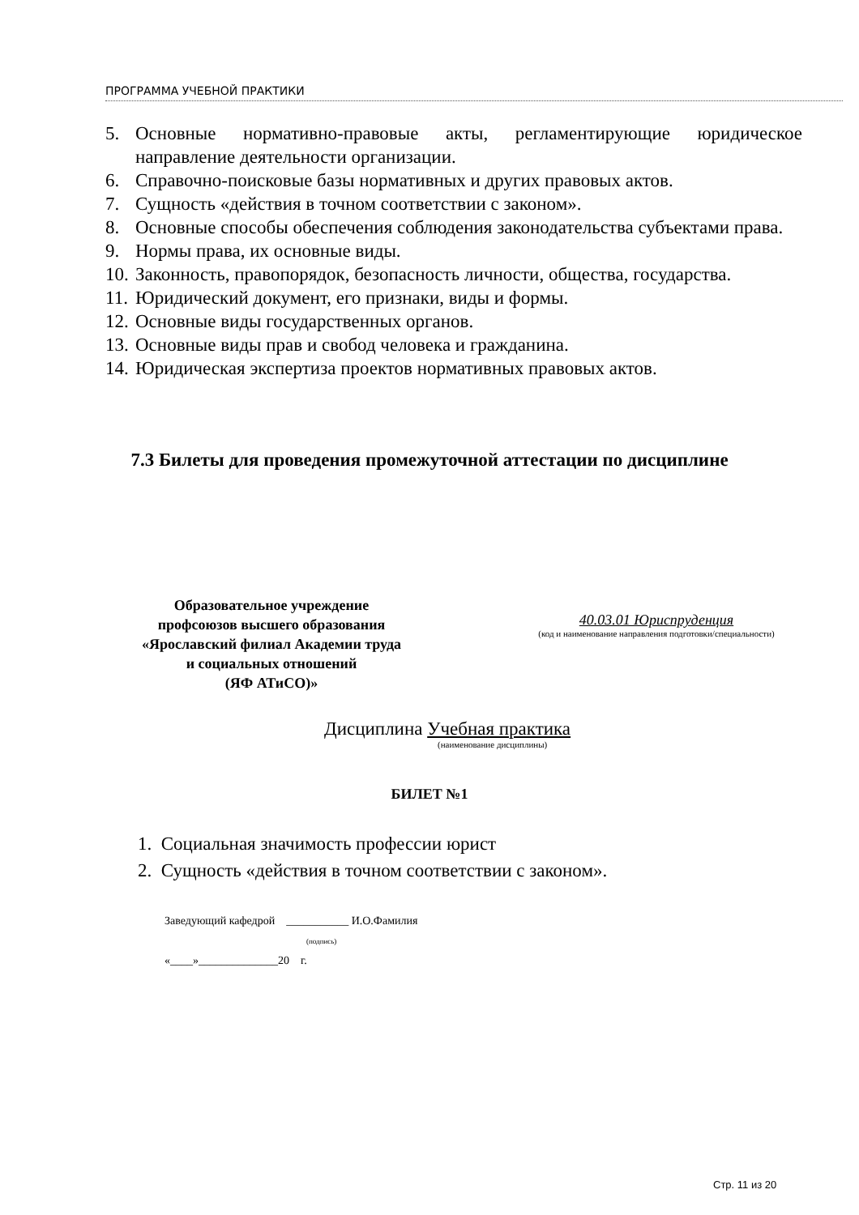ПРОГРАММА УЧЕБНОЙ ПРАКТИКИ
5. Основные нормативно-правовые акты, регламентирующие юридическое направление деятельности организации.
6. Справочно-поисковые базы нормативных и других правовых актов.
7. Сущность «действия в точном соответствии с законом».
8. Основные способы обеспечения соблюдения законодательства субъектами права.
9. Нормы права, их основные виды.
10. Законность, правопорядок, безопасность личности, общества, государства.
11. Юридический документ, его признаки, виды и формы.
12. Основные виды государственных органов.
13. Основные виды прав и свобод человека и гражданина.
14. Юридическая экспертиза проектов нормативных правовых актов.
7.3 Билеты для проведения промежуточной аттестации по дисциплине
Образовательное учреждение
профсоюзов высшего образования
«Ярославский филиал Академии труда
и социальных отношений
(ЯФ АТиСО)»
40.03.01 Юриспруденция
(код и наименование направления подготовки/специальности)
Дисциплина Учебная практика
(наименование дисциплины)
БИЛЕТ №1
1. Социальная значимость профессии юрист
2. Сущность «действия в точном соответствии с законом».
Заведующий кафедрой ___________ И.О.Фамилия
(подпись)
«____»______________20 г.
Стр. 11 из 20